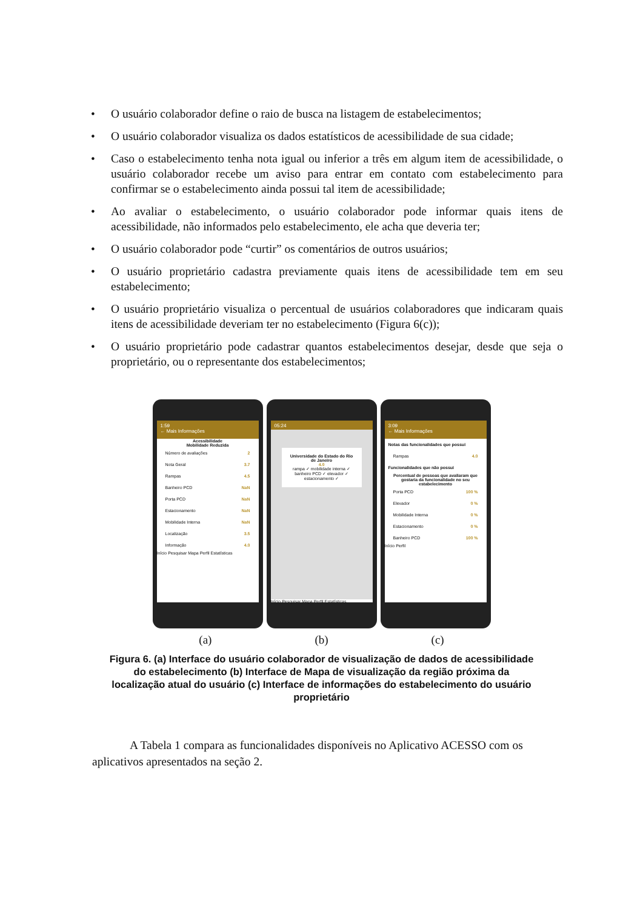• O usuário colaborador define o raio de busca na listagem de estabelecimentos;
• O usuário colaborador visualiza os dados estatísticos de acessibilidade de sua cidade;
• Caso o estabelecimento tenha nota igual ou inferior a três em algum item de acessibilidade, o usuário colaborador recebe um aviso para entrar em contato com estabelecimento para confirmar se o estabelecimento ainda possui tal item de acessibilidade;
• Ao avaliar o estabelecimento, o usuário colaborador pode informar quais itens de acessibilidade, não informados pelo estabelecimento, ele acha que deveria ter;
• O usuário colaborador pode “curtir” os comentários de outros usuários;
• O usuário proprietário cadastra previamente quais itens de acessibilidade tem em seu estabelecimento;
• O usuário proprietário visualiza o percentual de usuários colaboradores que indicaram quais itens de acessibilidade deveriam ter no estabelecimento (Figura 6(c));
• O usuário proprietário pode cadastrar quantos estabelecimentos desejar, desde que seja o proprietário, ou o representante dos estabelecimentos;
1:59
← Mais Informações
Acessibilidade
Mobilidade Reduzida
Número de avaliações 2
Nota Geral 3.7
Rampas 4.5
Banheiro PCD NaN
Porta PCD NaN
Estacionamento NaN
Mobilidade Interna NaN
Localização 3.5
Informação 4.0
Início Pesquisar Mapa Perfil Estatísticas
05:24
Universidade do Estado do Rio de Janeiro
4.0
rampa ✓ mobilidade interna ✓ banheiro PCD ✓ elevador ✓ estacionamento ✓
Início Pesquisar Mapa Perfil Estatísticas
3:09
← Mais Informações
Notas das funcionalidades que possui
Rampas 4.0
Funcionalidades que não possui
Percentual de pessoas que avaliaram que gostaria da funcionalidade no seu estabelecimento
Porta PCD 100 %
Elevador 0 %
Mobilidade Interna 0 %
Estacionamento 0 %
Banheiro PCD 100 %
Início Perfil
(a) (b) (c)
Figura 6. (a) Interface do usuário colaborador de visualização de dados de acessibilidade do estabelecimento (b) Interface de Mapa de visualização da região próxima da localização atual do usuário (c) Interface de informações do estabelecimento do usuário proprietário
A Tabela 1 compara as funcionalidades disponíveis no Aplicativo ACESSO com os aplicativos apresentados na seção 2.